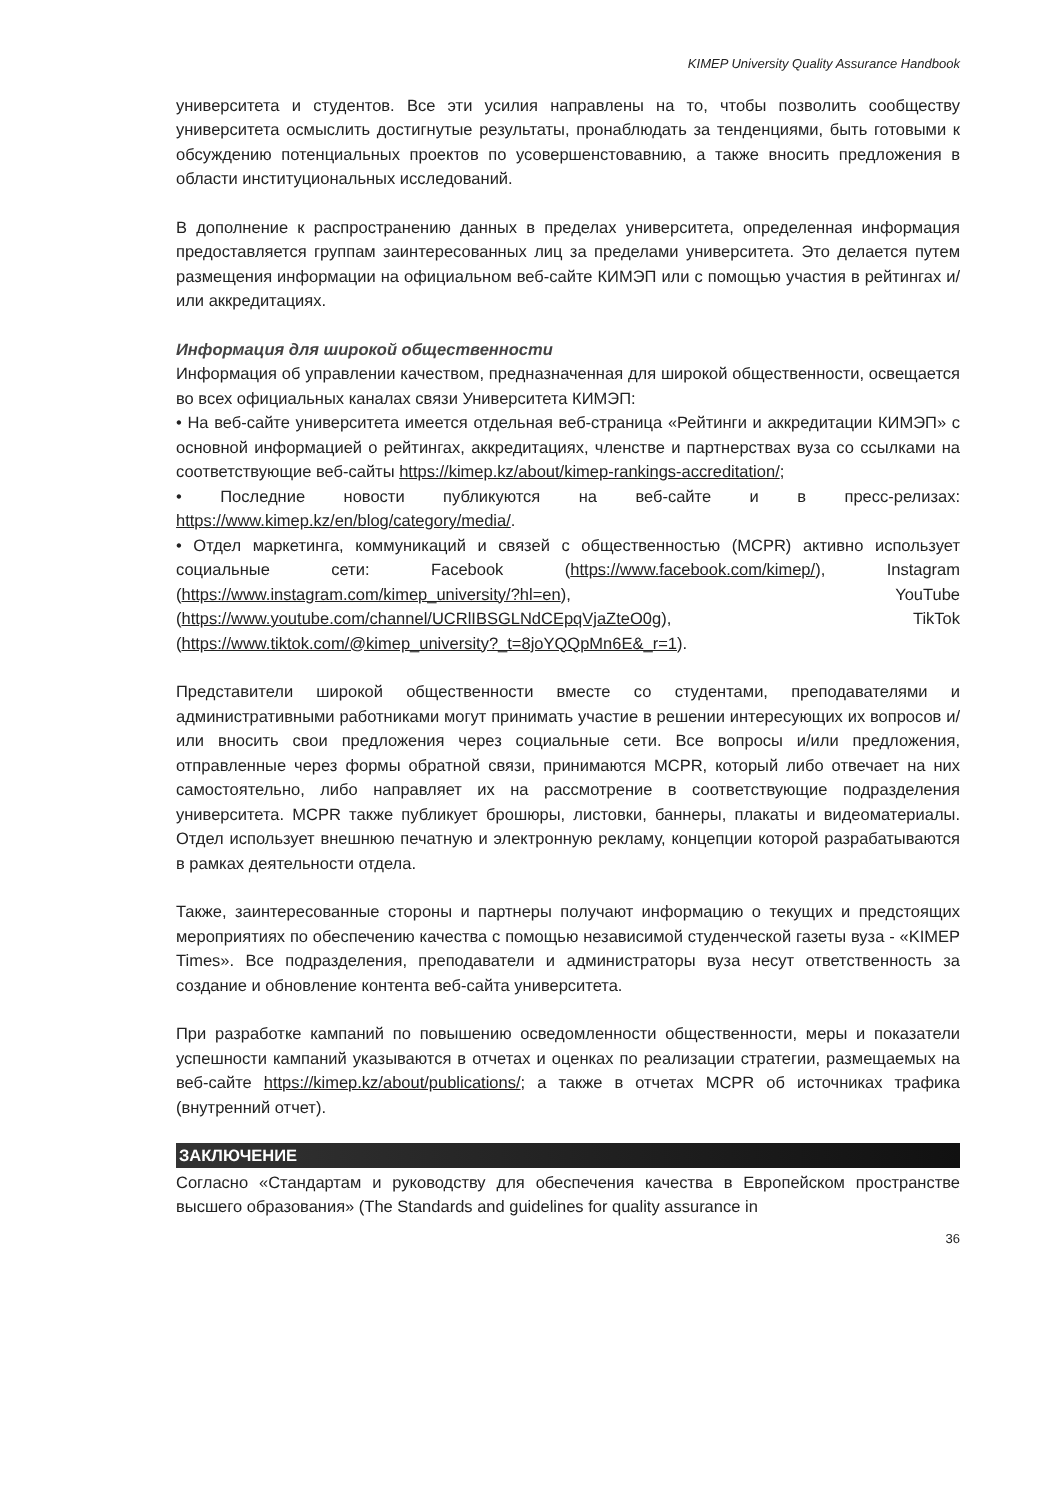KIMEP University Quality Assurance Handbook
университета и студентов. Все эти усилия направлены на то, чтобы позволить сообществу университета осмыслить достигнутые результаты, пронаблюдать за тенденциями, быть готовыми к обсуждению потенциальных проектов по усовершенстовавнию, а также вносить предложения в области институциональных исследований.
В дополнение к распространению данных в пределах университета, определенная информация предоставляется группам заинтересованных лиц за пределами университета. Это делается путем размещения информации на официальном веб-сайте КИМЭП или с помощью участия в рейтингах и/или аккредитациях.
Информация для широкой общественности
Информация об управлении качеством, предназначенная для широкой общественности, освещается во всех официальных каналах связи Университета КИМЭП:
• На веб-сайте университета имеется отдельная веб-страница «Рейтинги и аккредитации КИМЭП» с основной информацией о рейтингах, аккредитациях, членстве и партнерствах вуза со ссылками на соответствующие веб-сайты https://kimep.kz/about/kimep-rankings-accreditation/;
• Последние новости публикуются на веб-сайте и в пресс-релизах: https://www.kimep.kz/en/blog/category/media/.
• Отдел маркетинга, коммуникаций и связей с общественностью (MCPR) активно использует социальные сети: Facebook (https://www.facebook.com/kimep/), Instagram (https://www.instagram.com/kimep_university/?hl=en), YouTube (https://www.youtube.com/channel/UCRlIBSGLNdCEpqVjaZteO0g), TikTok (https://www.tiktok.com/@kimep_university?_t=8joYQQpMn6E&_r=1).
Представители широкой общественности вместе со студентами, преподавателями и административными работниками могут принимать участие в решении интересующих их вопросов и/или вносить свои предложения через социальные сети. Все вопросы и/или предложения, отправленные через формы обратной связи, принимаются MCPR, который либо отвечает на них самостоятельно, либо направляет их на рассмотрение в соответствующие подразделения университета. MCPR также публикует брошюры, листовки, баннеры, плакаты и видеоматериалы. Отдел использует внешнюю печатную и электронную рекламу, концепции которой разрабатываются в рамках деятельности отдела.
Также, заинтересованные стороны и партнеры получают информацию о текущих и предстоящих мероприятиях по обеспечению качества с помощью независимой студенческой газеты вуза - «KIMEP Times». Все подразделения, преподаватели и администраторы вуза несут ответственность за создание и обновление контента веб-сайта университета.
При разработке кампаний по повышению осведомленности общественности, меры и показатели успешности кампаний указываются в отчетах и оценках по реализации стратегии, размещаемых на веб-сайте https://kimep.kz/about/publications/; а также в отчетах MCPR об источниках трафика (внутренний отчет).
ЗАКЛЮЧЕНИЕ
Согласно «Стандартам и руководству для обеспечения качества в Европейском пространстве высшего образования» (The Standards and guidelines for quality assurance in
36